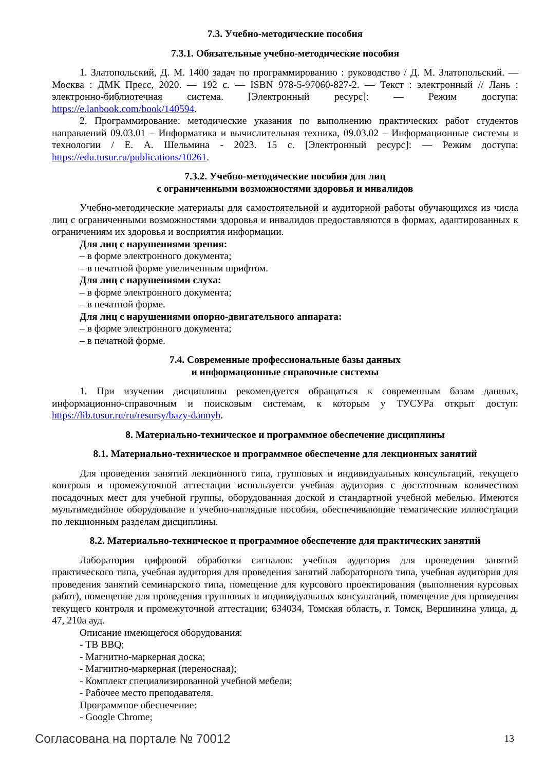7.3. Учебно-методические пособия
7.3.1. Обязательные учебно-методические пособия
1. Златопольский, Д. М. 1400 задач по программированию : руководство / Д. М. Златопольский. — Москва : ДМК Пресс, 2020. — 192 с. — ISBN 978-5-97060-827-2. — Текст : электронный // Лань : электронно-библиотечная система. [Электронный ресурс]: — Режим доступа: https://e.lanbook.com/book/140594.
2. Программирование: методические указания по выполнению практических работ студентов направлений 09.03.01 – Информатика и вычислительная техника, 09.03.02 – Информационные системы и технологии / Е. А. Шельмина - 2023. 15 с. [Электронный ресурс]: — Режим доступа: https://edu.tusur.ru/publications/10261.
7.3.2. Учебно-методические пособия для лиц
с ограниченными возможностями здоровья и инвалидов
Учебно-методические материалы для самостоятельной и аудиторной работы обучающихся из числа лиц с ограниченными возможностями здоровья и инвалидов предоставляются в формах, адаптированных к ограничениям их здоровья и восприятия информации.
Для лиц с нарушениями зрения:
– в форме электронного документа;
– в печатной форме увеличенным шрифтом.
Для лиц с нарушениями слуха:
– в форме электронного документа;
– в печатной форме.
Для лиц с нарушениями опорно-двигательного аппарата:
– в форме электронного документа;
– в печатной форме.
7.4. Современные профессиональные базы данных
и информационные справочные системы
1. При изучении дисциплины рекомендуется обращаться к современным базам данных, информационно-справочным и поисковым системам, к которым у ТУСУРа открыт доступ: https://lib.tusur.ru/ru/resursy/bazy-dannyh.
8. Материально-техническое и программное обеспечение дисциплины
8.1. Материально-техническое и программное обеспечение для лекционных занятий
Для проведения занятий лекционного типа, групповых и индивидуальных консультаций, текущего контроля и промежуточной аттестации используется учебная аудитория с достаточным количеством посадочных мест для учебной группы, оборудованная доской и стандартной учебной мебелью. Имеются мультимедийное оборудование и учебно-наглядные пособия, обеспечивающие тематические иллюстрации по лекционным разделам дисциплины.
8.2. Материально-техническое и программное обеспечение для практических занятий
Лаборатория цифровой обработки сигналов: учебная аудитория для проведения занятий практического типа, учебная аудитория для проведения занятий лабораторного типа, учебная аудитория для проведения занятий семинарского типа, помещение для курсового проектирования (выполнения курсовых работ), помещение для проведения групповых и индивидуальных консультаций, помещение для проведения текущего контроля и промежуточной аттестации; 634034, Томская область, г. Томск, Вершинина улица, д. 47, 210а ауд.
Описание имеющегося оборудования:
- ТВ BBQ;
- Магнитно-маркерная доска;
- Магнитно-маркерная (переносная);
- Комплект специализированной учебной мебели;
- Рабочее место преподавателя.
Программное обеспечение:
- Google Chrome;
Согласована на портале № 70012 13